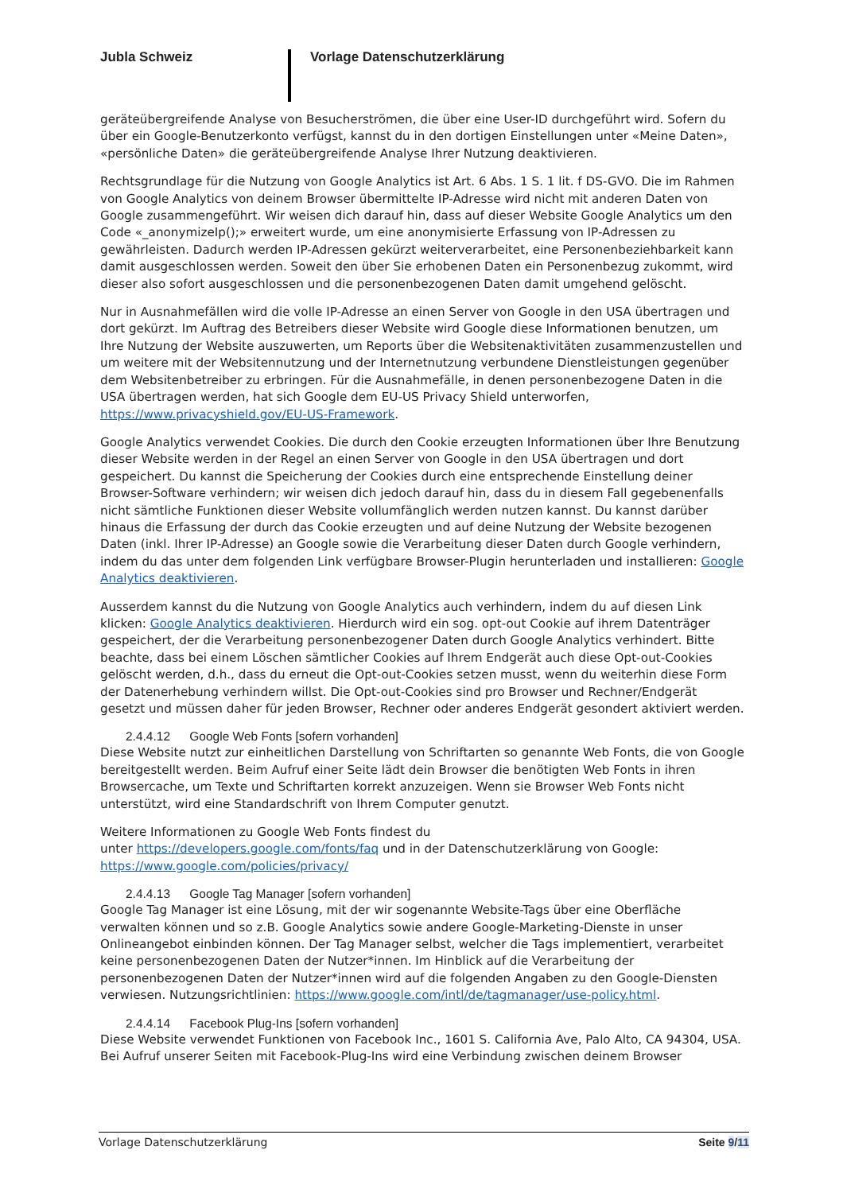Jubla Schweiz Vorlage Datenschutzerklärung
geräteübergreifende Analyse von Besucherströmen, die über eine User-ID durchgeführt wird. Sofern du über ein Google-Benutzerkonto verfügst, kannst du in den dortigen Einstellungen unter «Meine Daten», «persönliche Daten» die geräteübergreifende Analyse Ihrer Nutzung deaktivieren.
Rechtsgrundlage für die Nutzung von Google Analytics ist Art. 6 Abs. 1 S. 1 lit. f DS-GVO. Die im Rahmen von Google Analytics von deinem Browser übermittelte IP-Adresse wird nicht mit anderen Daten von Google zusammengeführt. Wir weisen dich darauf hin, dass auf dieser Website Google Analytics um den Code «_anonymizeIp();» erweitert wurde, um eine anonymisierte Erfassung von IP-Adressen zu gewährleisten. Dadurch werden IP-Adressen gekürzt weiterverarbeitet, eine Personenbeziehbarkeit kann damit ausgeschlossen werden. Soweit den über Sie erhobenen Daten ein Personenbezug zukommt, wird dieser also sofort ausgeschlossen und die personenbezogenen Daten damit umgehend gelöscht.
Nur in Ausnahmefällen wird die volle IP-Adresse an einen Server von Google in den USA übertragen und dort gekürzt. Im Auftrag des Betreibers dieser Website wird Google diese Informationen benutzen, um Ihre Nutzung der Website auszuwerten, um Reports über die Websitenaktivitäten zusammenzustellen und um weitere mit der Websitennutzung und der Internetnutzung verbundene Dienstleistungen gegenüber dem Websitenbetreiber zu erbringen. Für die Ausnahmefälle, in denen personenbezogene Daten in die USA übertragen werden, hat sich Google dem EU-US Privacy Shield unterworfen, https://www.privacyshield.gov/EU-US-Framework.
Google Analytics verwendet Cookies. Die durch den Cookie erzeugten Informationen über Ihre Benutzung dieser Website werden in der Regel an einen Server von Google in den USA übertragen und dort gespeichert. Du kannst die Speicherung der Cookies durch eine entsprechende Einstellung deiner Browser-Software verhindern; wir weisen dich jedoch darauf hin, dass du in diesem Fall gegebenenfalls nicht sämtliche Funktionen dieser Website vollumfänglich werden nutzen kannst. Du kannst darüber hinaus die Erfassung der durch das Cookie erzeugten und auf deine Nutzung der Website bezogenen Daten (inkl. Ihrer IP-Adresse) an Google sowie die Verarbeitung dieser Daten durch Google verhindern, indem du das unter dem folgenden Link verfügbare Browser-Plugin herunterladen und installieren: Google Analytics deaktivieren.
Ausserdem kannst du die Nutzung von Google Analytics auch verhindern, indem du auf diesen Link klicken: Google Analytics deaktivieren. Hierdurch wird ein sog. opt-out Cookie auf ihrem Datenträger gespeichert, der die Verarbeitung personenbezogener Daten durch Google Analytics verhindert. Bitte beachte, dass bei einem Löschen sämtlicher Cookies auf Ihrem Endgerät auch diese Opt-out-Cookies gelöscht werden, d.h., dass du erneut die Opt-out-Cookies setzen musst, wenn du weiterhin diese Form der Datenerhebung verhindern willst. Die Opt-out-Cookies sind pro Browser und Rechner/Endgerät gesetzt und müssen daher für jeden Browser, Rechner oder anderes Endgerät gesondert aktiviert werden.
2.4.4.12 Google Web Fonts [sofern vorhanden]
Diese Website nutzt zur einheitlichen Darstellung von Schriftarten so genannte Web Fonts, die von Google bereitgestellt werden. Beim Aufruf einer Seite lädt dein Browser die benötigten Web Fonts in ihren Browsercache, um Texte und Schriftarten korrekt anzuzeigen. Wenn sie Browser Web Fonts nicht unterstützt, wird eine Standardschrift von Ihrem Computer genutzt.
Weitere Informationen zu Google Web Fonts findest du
unter https://developers.google.com/fonts/faq und in der Datenschutzerklärung von Google: https://www.google.com/policies/privacy/
2.4.4.13 Google Tag Manager [sofern vorhanden]
Google Tag Manager ist eine Lösung, mit der wir sogenannte Website-Tags über eine Oberfläche verwalten können und so z.B. Google Analytics sowie andere Google-Marketing-Dienste in unser Onlineangebot einbinden können. Der Tag Manager selbst, welcher die Tags implementiert, verarbeitet keine personenbezogenen Daten der Nutzer*innen. Im Hinblick auf die Verarbeitung der personenbezogenen Daten der Nutzer*innen wird auf die folgenden Angaben zu den Google-Diensten verwiesen. Nutzungsrichtlinien: https://www.google.com/intl/de/tagmanager/use-policy.html.
2.4.4.14 Facebook Plug-Ins [sofern vorhanden]
Diese Website verwendet Funktionen von Facebook Inc., 1601 S. California Ave, Palo Alto, CA 94304, USA. Bei Aufruf unserer Seiten mit Facebook-Plug-Ins wird eine Verbindung zwischen deinem Browser
Vorlage Datenschutzerklärung Seite 9/11